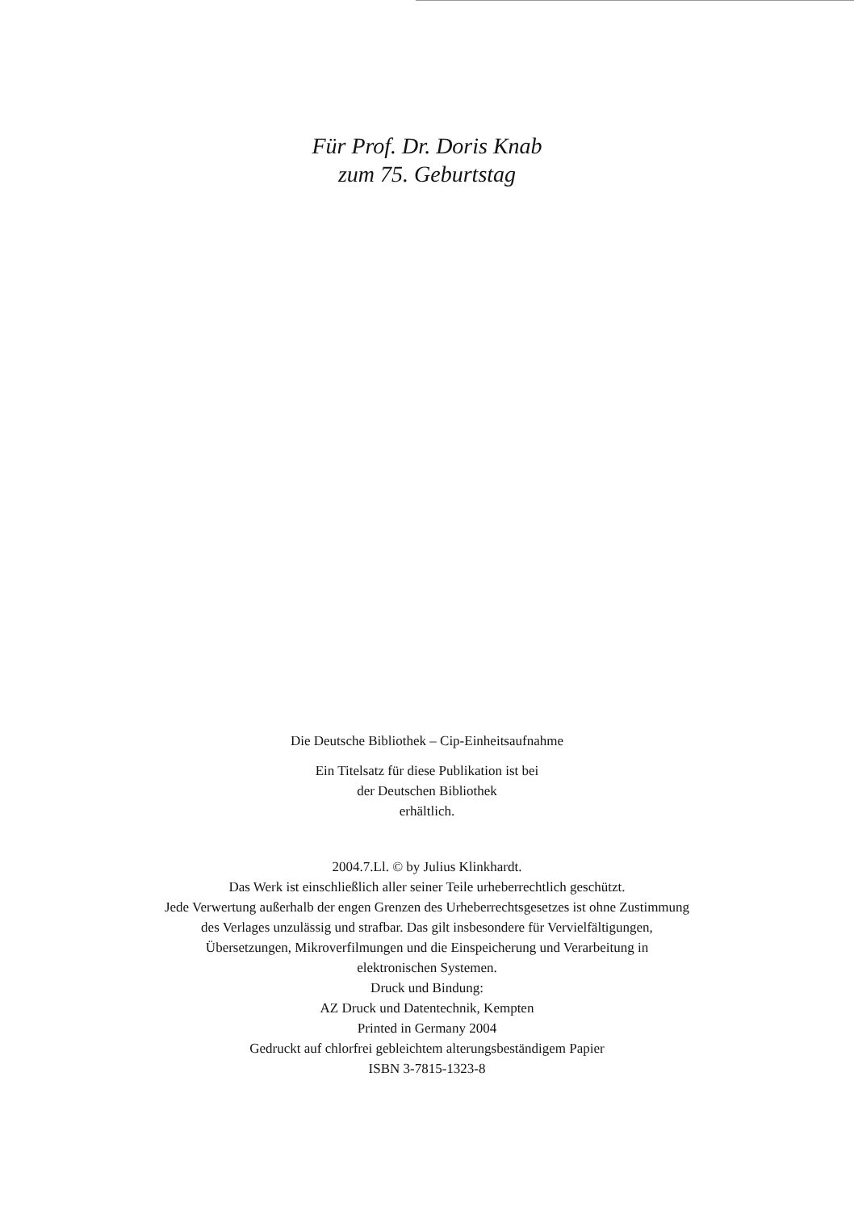Für Prof. Dr. Doris Knab
zum 75. Geburtstag
Die Deutsche Bibliothek – Cip-Einheitsaufnahme
Ein Titelsatz für diese Publikation ist bei
der Deutschen Bibliothek
erhältlich.
2004.7.Ll. © by Julius Klinkhardt.
Das Werk ist einschließlich aller seiner Teile urheberrechtlich geschützt.
Jede Verwertung außerhalb der engen Grenzen des Urheberrechtsgesetzes ist ohne Zustimmung
des Verlages unzulässig und strafbar. Das gilt insbesondere für Vervielfältigungen,
Übersetzungen, Mikroverfilmungen und die Einspeicherung und Verarbeitung in
elektronischen Systemen.
Druck und Bindung:
AZ Druck und Datentechnik, Kempten
Printed in Germany 2004
Gedruckt auf chlorfrei gebleichtem alterungsbeständigem Papier
ISBN 3-7815-1323-8